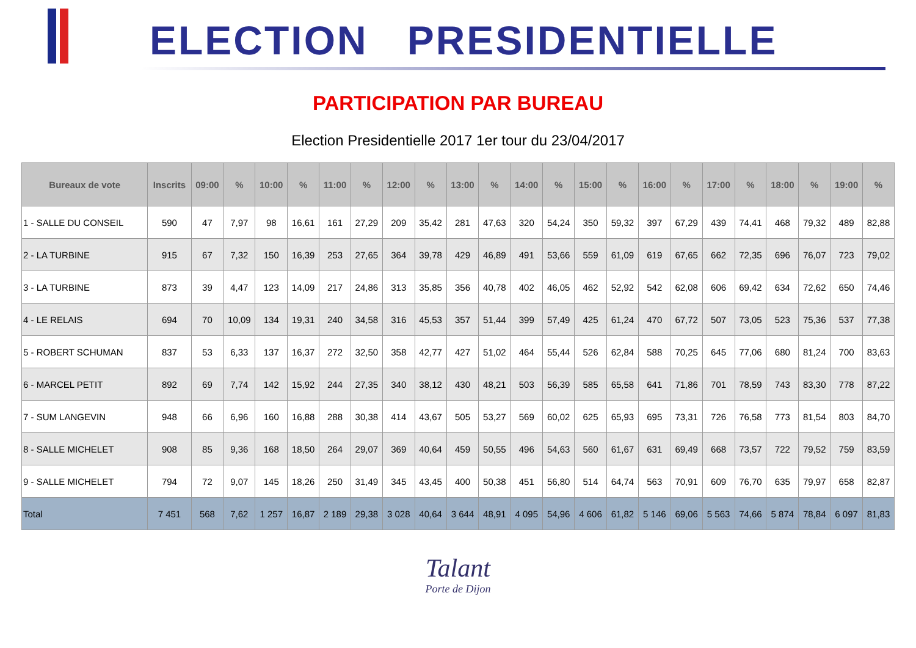ELECTION PRESIDENTIELLE
PARTICIPATION PAR BUREAU
Election Presidentielle 2017 1er tour du 23/04/2017
| Bureaux de vote | Inscrits | 09:00 | % | 10:00 | % | 11:00 | % | 12:00 | % | 13:00 | % | 14:00 | % | 15:00 | % | 16:00 | % | 17:00 | % | 18:00 | % | 19:00 | % |
| --- | --- | --- | --- | --- | --- | --- | --- | --- | --- | --- | --- | --- | --- | --- | --- | --- | --- | --- | --- | --- | --- | --- | --- |
| 1 - SALLE DU CONSEIL | 590 | 47 | 7,97 | 98 | 16,61 | 161 | 27,29 | 209 | 35,42 | 281 | 47,63 | 320 | 54,24 | 350 | 59,32 | 397 | 67,29 | 439 | 74,41 | 468 | 79,32 | 489 | 82,88 |
| 2 - LA TURBINE | 915 | 67 | 7,32 | 150 | 16,39 | 253 | 27,65 | 364 | 39,78 | 429 | 46,89 | 491 | 53,66 | 559 | 61,09 | 619 | 67,65 | 662 | 72,35 | 696 | 76,07 | 723 | 79,02 |
| 3 - LA TURBINE | 873 | 39 | 4,47 | 123 | 14,09 | 217 | 24,86 | 313 | 35,85 | 356 | 40,78 | 402 | 46,05 | 462 | 52,92 | 542 | 62,08 | 606 | 69,42 | 634 | 72,62 | 650 | 74,46 |
| 4 - LE RELAIS | 694 | 70 | 10,09 | 134 | 19,31 | 240 | 34,58 | 316 | 45,53 | 357 | 51,44 | 399 | 57,49 | 425 | 61,24 | 470 | 67,72 | 507 | 73,05 | 523 | 75,36 | 537 | 77,38 |
| 5 - ROBERT SCHUMAN | 837 | 53 | 6,33 | 137 | 16,37 | 272 | 32,50 | 358 | 42,77 | 427 | 51,02 | 464 | 55,44 | 526 | 62,84 | 588 | 70,25 | 645 | 77,06 | 680 | 81,24 | 700 | 83,63 |
| 6 - MARCEL PETIT | 892 | 69 | 7,74 | 142 | 15,92 | 244 | 27,35 | 340 | 38,12 | 430 | 48,21 | 503 | 56,39 | 585 | 65,58 | 641 | 71,86 | 701 | 78,59 | 743 | 83,30 | 778 | 87,22 |
| 7 - SUM LANGEVIN | 948 | 66 | 6,96 | 160 | 16,88 | 288 | 30,38 | 414 | 43,67 | 505 | 53,27 | 569 | 60,02 | 625 | 65,93 | 695 | 73,31 | 726 | 76,58 | 773 | 81,54 | 803 | 84,70 |
| 8 - SALLE MICHELET | 908 | 85 | 9,36 | 168 | 18,50 | 264 | 29,07 | 369 | 40,64 | 459 | 50,55 | 496 | 54,63 | 560 | 61,67 | 631 | 69,49 | 668 | 73,57 | 722 | 79,52 | 759 | 83,59 |
| 9 - SALLE MICHELET | 794 | 72 | 9,07 | 145 | 18,26 | 250 | 31,49 | 345 | 43,45 | 400 | 50,38 | 451 | 56,80 | 514 | 64,74 | 563 | 70,91 | 609 | 76,70 | 635 | 79,97 | 658 | 82,87 |
| Total | 7 451 | 568 | 7,62 | 1 257 | 16,87 | 2 189 | 29,38 | 3 028 | 40,64 | 3 644 | 48,91 | 4 095 | 54,96 | 4 606 | 61,82 | 5 146 | 69,06 | 5 563 | 74,66 | 5 874 | 78,84 | 6 097 | 81,83 |
Talant
Porte de Dijon